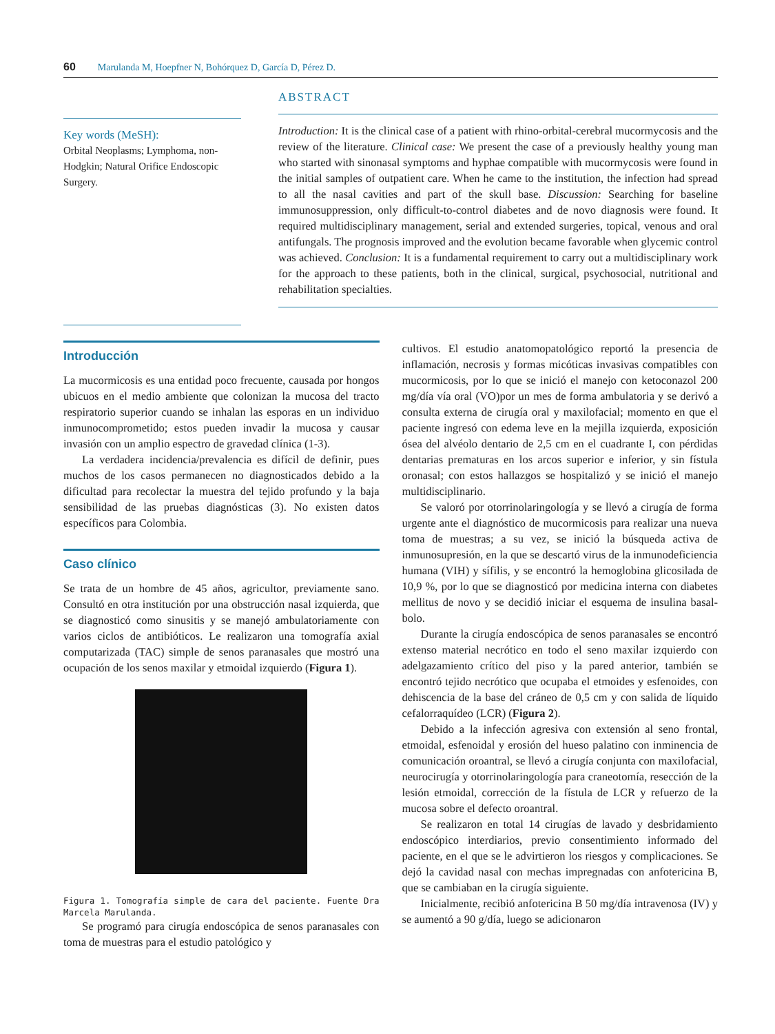60 Marulanda M, Hoepfner N, Bohórquez D, García D, Pérez D.
Key words (MeSH):
Orbital Neoplasms; Lymphoma, non-Hodgkin; Natural Orifice Endoscopic Surgery.
ABSTRACT
Introduction: It is the clinical case of a patient with rhino-orbital-cerebral mucormycosis and the review of the literature. Clinical case: We present the case of a previously healthy young man who started with sinonasal symptoms and hyphae compatible with mucormycosis were found in the initial samples of outpatient care. When he came to the institution, the infection had spread to all the nasal cavities and part of the skull base. Discussion: Searching for baseline immunosuppression, only difficult-to-control diabetes and de novo diagnosis were found. It required multidisciplinary management, serial and extended surgeries, topical, venous and oral antifungals. The prognosis improved and the evolution became favorable when glycemic control was achieved. Conclusion: It is a fundamental requirement to carry out a multidisciplinary work for the approach to these patients, both in the clinical, surgical, psychosocial, nutritional and rehabilitation specialties.
Introducción
La mucormicosis es una entidad poco frecuente, causada por hongos ubicuos en el medio ambiente que colonizan la mucosa del tracto respiratorio superior cuando se inhalan las esporas en un individuo inmunocomprometido; estos pueden invadir la mucosa y causar invasión con un amplio espectro de gravedad clínica (1-3).
La verdadera incidencia/prevalencia es difícil de definir, pues muchos de los casos permanecen no diagnosticados debido a la dificultad para recolectar la muestra del tejido profundo y la baja sensibilidad de las pruebas diagnósticas (3). No existen datos específicos para Colombia.
Caso clínico
Se trata de un hombre de 45 años, agricultor, previamente sano. Consultó en otra institución por una obstrucción nasal izquierda, que se diagnosticó como sinusitis y se manejó ambulatoriamente con varios ciclos de antibióticos. Le realizaron una tomografía axial computarizada (TAC) simple de senos paranasales que mostró una ocupación de los senos maxilar y etmoidal izquierdo (Figura 1).
Figura 1. Tomografía simple de cara del paciente. Fuente Dra Marcela Marulanda.
Se programó para cirugía endoscópica de senos paranasales con toma de muestras para el estudio patológico y
cultivos. El estudio anatomopatológico reportó la presencia de inflamación, necrosis y formas micóticas invasivas compatibles con mucormicosis, por lo que se inició el manejo con ketoconazol 200 mg/día vía oral (VO)por un mes de forma ambulatoria y se derivó a consulta externa de cirugía oral y maxilofacial; momento en que el paciente ingresó con edema leve en la mejilla izquierda, exposición ósea del alvéolo dentario de 2,5 cm en el cuadrante I, con pérdidas dentarias prematuras en los arcos superior e inferior, y sin fístula oronasal; con estos hallazgos se hospitalizó y se inició el manejo multidisciplinario.
Se valoró por otorrinolaringología y se llevó a cirugía de forma urgente ante el diagnóstico de mucormicosis para realizar una nueva toma de muestras; a su vez, se inició la búsqueda activa de inmunosupresión, en la que se descartó virus de la inmunodeficiencia humana (VIH) y sífilis, y se encontró la hemoglobina glicosilada de 10,9 %, por lo que se diagnosticó por medicina interna con diabetes mellitus de novo y se decidió iniciar el esquema de insulina basal-bolo.
Durante la cirugía endoscópica de senos paranasales se encontró extenso material necrótico en todo el seno maxilar izquierdo con adelgazamiento crítico del piso y la pared anterior, también se encontró tejido necrótico que ocupaba el etmoides y esfenoides, con dehiscencia de la base del cráneo de 0,5 cm y con salida de líquido cefalorraquídeo (LCR) (Figura 2).
Debido a la infección agresiva con extensión al seno frontal, etmoidal, esfenoidal y erosión del hueso palatino con inminencia de comunicación oroantral, se llevó a cirugía conjunta con maxilofacial, neurocirugía y otorrinolaringología para craneotomía, resección de la lesión etmoidal, corrección de la fístula de LCR y refuerzo de la mucosa sobre el defecto oroantral.
Se realizaron en total 14 cirugías de lavado y desbridamiento endoscópico interdiarios, previo consentimiento informado del paciente, en el que se le advirtieron los riesgos y complicaciones. Se dejó la cavidad nasal con mechas impregnadas con anfotericina B, que se cambiaban en la cirugía siguiente.
Inicialmente, recibió anfotericina B 50 mg/día intravenosa (IV) y se aumentó a 90 g/día, luego se adicionaron